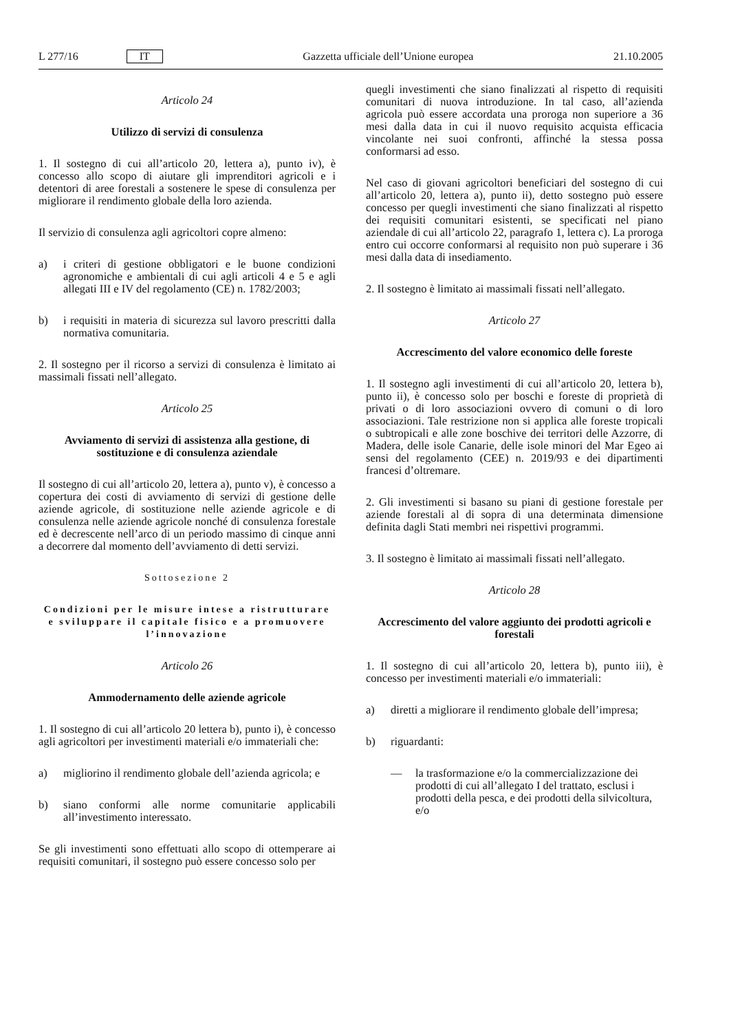L 277/16 IT Gazzetta ufficiale dell’Unione europea 21.10.2005
Articolo 24
Utilizzo di servizi di consulenza
1. Il sostegno di cui all’articolo 20, lettera a), punto iv), è concesso allo scopo di aiutare gli imprenditori agricoli e i detentori di aree forestali a sostenere le spese di consulenza per migliorare il rendimento globale della loro azienda.
Il servizio di consulenza agli agricoltori copre almeno:
a) i criteri di gestione obbligatori e le buone condizioni agronomiche e ambientali di cui agli articoli 4 e 5 e agli allegati III e IV del regolamento (CE) n. 1782/2003;
b) i requisiti in materia di sicurezza sul lavoro prescritti dalla normativa comunitaria.
2. Il sostegno per il ricorso a servizi di consulenza è limitato ai massimali fissati nell’allegato.
Articolo 25
Avviamento di servizi di assistenza alla gestione, di sostituzione e di consulenza aziendale
Il sostegno di cui all’articolo 20, lettera a), punto v), è concesso a copertura dei costi di avviamento di servizi di gestione delle aziende agricole, di sostituzione nelle aziende agricole e di consulenza nelle aziende agricole nonché di consulenza forestale ed è decrescente nell’arco di un periodo massimo di cinque anni a decorrere dal momento dell’avviamento di detti servizi.
Sottosezione 2
Condizioni per le misure intese a ristrutturare e sviluppare il capitale fisico e a promuovere l’innovazione
Articolo 26
Ammodernamento delle aziende agricole
1. Il sostegno di cui all’articolo 20 lettera b), punto i), è concesso agli agricoltori per investimenti materiali e/o immateriali che:
a) migliorino il rendimento globale dell’azienda agricola; e
b) siano conformi alle norme comunitarie applicabili all’investimento interessato.
Se gli investimenti sono effettuati allo scopo di ottemperare ai requisiti comunitari, il sostegno può essere concesso solo per
quegli investimenti che siano finalizzati al rispetto di requisiti comunitari di nuova introduzione. In tal caso, all’azienda agricola può essere accordata una proroga non superiore a 36 mesi dalla data in cui il nuovo requisito acquista efficacia vincolante nei suoi confronti, affinché la stessa possa conformarsi ad esso.
Nel caso di giovani agricoltori beneficiari del sostegno di cui all’articolo 20, lettera a), punto ii), detto sostegno può essere concesso per quegli investimenti che siano finalizzati al rispetto dei requisiti comunitari esistenti, se specificati nel piano aziendale di cui all’articolo 22, paragrafo 1, lettera c). La proroga entro cui occorre conformarsi al requisito non può superare i 36 mesi dalla data di insediamento.
2. Il sostegno è limitato ai massimali fissati nell’allegato.
Articolo 27
Accrescimento del valore economico delle foreste
1. Il sostegno agli investimenti di cui all’articolo 20, lettera b), punto ii), è concesso solo per boschi e foreste di proprietà di privati o di loro associazioni ovvero di comuni o di loro associazioni. Tale restrizione non si applica alle foreste tropicali o subtropicali e alle zone boschive dei territori delle Azzorre, di Madera, delle isole Canarie, delle isole minori del Mar Egeo ai sensi del regolamento (CEE) n. 2019/93 e dei dipartimenti francesi d’oltremare.
2. Gli investimenti si basano su piani di gestione forestale per aziende forestali al di sopra di una determinata dimensione definita dagli Stati membri nei rispettivi programmi.
3. Il sostegno è limitato ai massimali fissati nell’allegato.
Articolo 28
Accrescimento del valore aggiunto dei prodotti agricoli e forestali
1. Il sostegno di cui all’articolo 20, lettera b), punto iii), è concesso per investimenti materiali e/o immateriali:
a) diretti a migliorare il rendimento globale dell’impresa;
b) riguardanti:
— la trasformazione e/o la commercializzazione dei prodotti di cui all’allegato I del trattato, esclusi i prodotti della pesca, e dei prodotti della silvicoltura, e/o